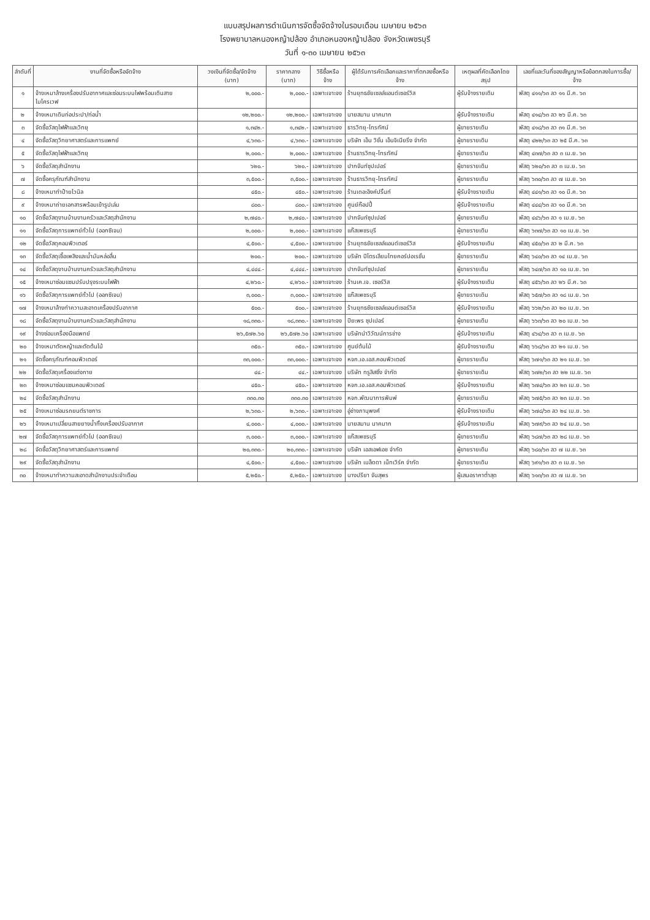แบบสรุปผลการดำเนินการจัดซื้อจัดจ้างในรอบเดือน เมษายน ๒๕๖๓
โรงพยาบาลหนองหญ้าปล้อง อำเภอหนองหญ้าปล้อง จังหวัดเพชรบุรี
วันที่ ๑-๓๐ เมษายน ๒๕๖๓
| ลำดับที่ | งานที่จัดซื้อหรือจัดจ้าง | วงเงินที่จัดซื้อ/จัดจ้าง (บาท) | ราคากลาง (บาท) | วิธีซื้อหรือจ้าง | ผู้ได้รับการคัดเลือกและราคาที่ตกลงซื้อหรือจ้าง | เหตุผลที่คัดเลือกโดยสรุป | เลขที่และวันที่ของสัญญาหรือข้อตกลงในการซื้อ/จ้าง |
| --- | --- | --- | --- | --- | --- | --- | --- |
| ๑ | จ้างเหมาล้างเครื่องปรับอากาศและซ่อมระบบไฟพร้อมเดินสายไมโครเวฟ | ๒,๐๐๐.- | ๒,๐๐๐.- | เฉพาะเจาะจง | ร้านยุทธชัยเซลล์แอนด์เซอร์วิส | ผู้รับจ้างรายเดิม | พัสดุ ๔๑๑/๖๓ ลว ๑๑ มี.ค. ๖๓ |
| ๒ | จ้างเหมาเดินท่อประปา/ท่อน้ำ | ๑๒,๒๐๐.- | ๑๒,๒๐๐.- | เฉพาะเจาะจง | นายสมาน นาคมาก | ผู้รับจ้างรายเดิม | พัสดุ ๔๑๔/๖๓ ลว ๒๖ มี.ค. ๖๓ |
| ๓ | จัดซื้อวัสดุไฟฟ้าและวิทยุ | ๑,๓๔๒.- | ๑,๓๔๒.- | เฉพาะเจาะจง | ธารวิทยุ-โทรทัศน์ | ผู้ขายรายเดิม | พัสดุ ๔๑๘/๖๓ ลว ๓๑ มี.ค. ๖๓ |
| ๔ | จัดซื้อวัสดุวิทยาศาสตร์และการแพทย์ | ๔,๖๓๐.- | ๔,๖๓๐.- | เฉพาะเจาะจง | บริษัท เอ็น วิชั่น เอ็นจิเนียริ่ง จำกัด | ผู้ขายรายเดิม | พัสดุ ๔๒๒/๖๓ ลว ๒๕ มี.ค. ๖๓ |
| ๕ | จัดซื้อวัสดุไฟฟ้าและวิทยุ | ๒,๐๐๐.- | ๒,๐๐๐.- | เฉพาะเจาะจง | ร้านธารวิทยุ-โทรทัศน์ | ผู้ขายรายเดิม | พัสดุ ๔๓๗/๖๓ ลว ๓ เม.ย. ๖๓ |
| ๖ | จัดซื้อวัสดุสำนักงาน | ๖๒๐.- | ๖๒๐.- | เฉพาะเจาะจง | ปากจันท์ซุปเปอร์ | ผู้ขายรายเดิม | พัสดุ ๖๒๐/๖๓ ลว ๓ เม.ย. ๖๓ |
| ๗ | จัดซื้อครุภัณฑ์สำนักงาน | ๓,๕๐๐.- | ๓,๕๐๐.- | เฉพาะเจาะจง | ร้านธารวิทยุ-โทรทัศน์ | ผู้ขายรายเดิม | พัสดุ ๖๓๐/๖๓ ลว ๗ เม.ย. ๖๓ |
| ๘ | จ้างเหมาทำป้ายไวนิล | ๔๕๐.- | ๔๕๐.- | เฉพาะเจาะจง | ร้านเดอะอิงค์ปริ้นท์ | ผู้รับจ้างรายเดิม | พัสดุ ๔๔๑/๖๓ ลว ๑๐ มี.ค. ๖๓ |
| ๙ | จ้างเหมาถ่ายเอกสารพร้อมเข้ารูปเล่ม | ๘๐๐.- | ๘๐๐.- | เฉพาะเจาะจง | ศูนย์ก๊อปปี้ | ผู้รับจ้างรายเดิม | พัสดุ ๔๔๔/๖๓ ลว ๑๐ มี.ค. ๖๓ |
| ๑๐ | จัดซื้อวัสดุงานบ้านงานครัวและวัสดุสำนักงาน | ๒,๗๔๐.- | ๒,๗๔๐.- | เฉพาะเจาะจง | ปากจันท์ซุปเปอร์ | ผู้ขายรายเดิม | พัสดุ ๔๔๖/๖๓ ลว ๑ เม.ย. ๖๓ |
| ๑๑ | จัดซื้อวัสดุการแพทย์ทั่วไป (ออกซิเจน) | ๒,๐๐๐.- | ๒,๐๐๐.- | เฉพาะเจาะจง | แก๊สเพชรบุรี | ผู้ขายรายเดิม | พัสดุ ๖๓๗/๖๓ ลว ๑๐ เม.ย. ๖๓ |
| ๑๒ | จัดซื้อวัสดุคอมพิวเตอร์ | ๔,๕๐๐.- | ๔,๕๐๐.- | เฉพาะเจาะจง | ร้านยุทธชัยเซลล์แอนด์เซอร์วิส | ผู้รับจ้างรายเดิม | พัสดุ ๔๕๐/๖๓ ลว ๒ มี.ค. ๖๓ |
| ๑๓ | จัดซื้อวัสดุเชื้อเพลิงและน้ำมันหล่อลื่น | ๒๐๐.- | ๒๐๐.- | เฉพาะเจาะจง | บริษัท ปิโตรเลียมไทยคอร์ปอเรชั่น | ผู้ขายรายเดิม | พัสดุ ๖๔๐/๖๓ ลว ๑๔ เม.ย. ๖๓ |
| ๑๔ | จัดซื้อวัสดุงานบ้านงานครัวและวัสดุสำนักงาน | ๔,๔๔๔.- | ๔,๔๔๔.- | เฉพาะเจาะจง | ปากจันท์ซุปเปอร์ | ผู้ขายรายเดิม | พัสดุ ๖๔๗/๖๓ ลว ๑๐ เม.ย. ๖๓ |
| ๑๕ | จ้างเหมาซ่อมแซมปรับปรุงระบบไฟฟ้า | ๔,๒๖๐.- | ๔,๒๖๐.- | เฉพาะเจาะจง | ร้านเค.เจ. เซอร์วิส | ผู้รับจ้างรายเดิม | พัสดุ ๔๕๖/๖๓ ลว ๒๖ มี.ค. ๖๓ |
| ๑๖ | จัดซื้อวัสดุการแพทย์ทั่วไป (ออกซิเจน) | ๓,๐๐๐.- | ๓,๐๐๐.- | เฉพาะเจาะจง | แก๊สเพชรบุรี | ผู้ขายรายเดิม | พัสดุ ๖๕๗/๖๓ ลว ๑๘ เม.ย. ๖๓ |
| ๑๗ | จ้างเหมาล้างทำความสะอาดเครื่องปรับอากาศ | ๕๐๐.- | ๕๐๐.- | เฉพาะเจาะจง | ร้านยุทธชัยเซลล์แอนด์เซอร์วิส | ผู้รับจ้างรายเดิม | พัสดุ ๖๖๒/๖๓ ลว ๒๐ เม.ย. ๖๓ |
| ๑๘ | จัดซื้อวัสดุงานบ้านงานครัวและวัสดุสำนักงาน | ๑๘,๓๓๐.- | ๑๘,๓๓๐.- | เฉพาะเจาะจง | ปิยะพร ซุปเปอร์ | ผู้ขายรายเดิม | พัสดุ ๖๖๓/๖๓ ลว ๒๐ เม.ย. ๖๓ |
| ๑๙ | จ้างซ่อมเครื่องมือแพทย์ | ๒๖,๕๗๒.๖๐ | ๒๖,๕๗๒.๖๐ | เฉพาะเจาะจง | บริษัทนำวิวัฒน์การช่าง | ผู้รับจ้างรายเดิม | พัสดุ ๔๖๔/๖๓ ลว ๓ เม.ย. ๖๓ |
| ๒๐ | จ้างเหมาตัดหญ้าและตัดต้นไม้ | ๓๕๐.- | ๓๕๐.- | เฉพาะเจาะจง | ศูนย์ต้นไม้ | ผู้รับจ้างรายเดิม | พัสดุ ๖๖๘/๖๓ ลว ๒๑ เม.ย. ๖๓ |
| ๒๑ | จัดซื้อครุภัณฑ์คอมพิวเตอร์ | ๓๓,๐๐๐.- | ๓๓,๐๐๐.- | เฉพาะเจาะจง | หจก.เอ.เอส.คอมพิวเตอร์ | ผู้ขายรายเดิม | พัสดุ ๖๗๑/๖๓ ลว ๒๑ เม.ย. ๖๓ |
| ๒๒ | จัดซื้อวัสดุเครื่องแต่งกาย | ๔๔.- | ๔๔.- | เฉพาะเจาะจง | บริษัท ทรูลิสซิ่ง จำกัด | ผู้ขายรายเดิม | พัสดุ ๖๗๒/๖๓ ลว ๒๒ เม.ย. ๖๓ |
| ๒๓ | จ้างเหมาซ่อมแซมคอมพิวเตอร์ | ๔๕๐.- | ๔๕๐.- | เฉพาะเจาะจง | หจก.เอ.เอส.คอมพิวเตอร์ | ผู้รับจ้างรายเดิม | พัสดุ ๖๗๔/๖๓ ลว ๒๓ เม.ย. ๖๓ |
| ๒๔ | จัดซื้อวัสดุสำนักงาน | ๓๓๐.๓๐ | ๓๓๐.๓๐ | เฉพาะเจาะจง | หจก.พัฒนาการพิมพ์ | ผู้ขายรายเดิม | พัสดุ ๖๗๕/๖๓ ลว ๒๓ เม.ย. ๖๓ |
| ๒๕ | จ้างเหมาซ่อมรถยนต์ราชการ | ๒,๖๓๐.- | ๒,๖๓๐.- | เฉพาะเจาะจง | อู่ช่างภานุพงศ์ | ผู้รับจ้างรายเดิม | พัสดุ ๖๗๘/๖๓ ลว ๒๔ เม.ย. ๖๓ |
| ๒๖ | จ้างเหมาเปลี่ยนสายยางน้ำทิ้งเครื่องปรับอากาศ | ๔,๐๐๐.- | ๔,๐๐๐.- | เฉพาะเจาะจง | นายสมาน นาคมาก | ผู้รับจ้างรายเดิม | พัสดุ ๖๗๙/๖๓ ลว ๒๔ เม.ย. ๖๓ |
| ๒๗ | จัดซื้อวัสดุการแพทย์ทั่วไป (ออกซิเจน) | ๓,๐๐๐.- | ๓,๐๐๐.- | เฉพาะเจาะจง | แก๊สเพชรบุรี | ผู้ขายรายเดิม | พัสดุ ๖๘๗/๖๓ ลว ๒๘ เม.ย. ๖๓ |
| ๒๘ | จัดซื้อวัสดุวิทยาศาสตร์และการแพทย์ | ๒๐,๓๓๐.- | ๒๐,๓๓๐.- | เฉพาะเจาะจง | บริษัท เอสเอฟเอช จำกัด | ผู้ขายรายเดิม | พัสดุ ๖๘๐/๖๓ ลว ๗ เม.ย. ๖๓ |
| ๒๙ | จัดซื้อวัสดุสำนักงาน | ๔,๕๐๐.- | ๔,๕๐๐.- | เฉพาะเจาะจง | บริษัท เมล็ดดา เน็ทเวิร์ค จำกัด | ผู้ขายรายเดิม | พัสดุ ๖๙๑/๖๓ ลว ๓ เม.ย. ๖๓ |
| ๓๐ | จ้างเหมาทำความสะอาดสำนักงานประจำเดือน | ๕,๒๕๐.- | ๕,๒๕๐.- | เฉพาะเจาะจง | นางปรียา จันสุพร | ผู้เสนอราคาต่ำสุด | พัสดุ ๖๑๓/๖๓ ลว ๗ เม.ย. ๖๓ |